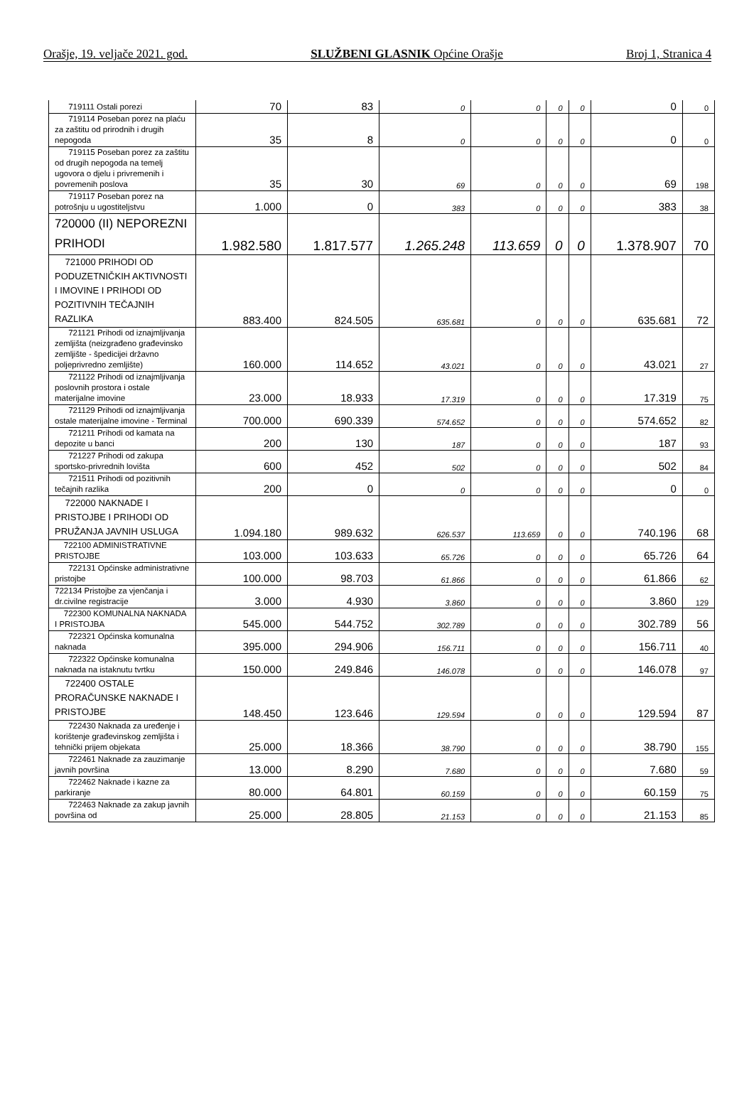Orašje, 19. veljače 2021. god. SLUŽBENI GLASNIK Općine Orašje Broj 1, Stranica 4
| 719111 Ostali porezi | 70 | 83 | 0 | 0 | 0 | 0 | 0 | 0 |
| 719114 Poseban porez na plaću za zaštitu od prirodnih i drugih nepogoda | 35 | 8 | 0 | 0 | 0 | 0 | 0 | 0 |
| 719115 Poseban porez za zaštitu od drugih nepogoda na temelj ugovora o djelu i privremenih i povremenih poslova | 35 | 30 | 69 | 0 | 0 | 0 | 69 | 198 |
| 719117 Poseban porez na potrošnju u ugostiteljstvu | 1.000 | 0 | 383 | 0 | 0 | 0 | 383 | 38 |
| 720000 (II) NEPOREZNI PRIHODI | 1.982.580 | 1.817.577 | 1.265.248 | 113.659 | 0 | 0 | 1.378.907 | 70 |
| 721000 PRIHODI OD PODUZETNIČKIH AKTIVNOSTI I IMOVINE I PRIHODI OD POZITIVNIH TEČAJNIH RAZLIKA | 883.400 | 824.505 | 635.681 | 0 | 0 | 0 | 635.681 | 72 |
| 721121 Prihodi od iznajmljivanja zemljišta (neizgrađeno građevinsko zemljište - špedicijei državno poljeprivredno zemljište) | 160.000 | 114.652 | 43.021 | 0 | 0 | 0 | 43.021 | 27 |
| 721122 Prihodi od iznajmljivanja poslovnih prostora i ostale materijalne imovine | 23.000 | 18.933 | 17.319 | 0 | 0 | 0 | 17.319 | 75 |
| 721129 Prihodi od iznajmljivanja ostale materijalne imovine - Terminal | 700.000 | 690.339 | 574.652 | 0 | 0 | 0 | 574.652 | 82 |
| 721211 Prihodi od kamata na depozite u banci | 200 | 130 | 187 | 0 | 0 | 0 | 187 | 93 |
| 721227 Prihodi od zakupa sportsko-privrednih lovišta | 600 | 452 | 502 | 0 | 0 | 0 | 502 | 84 |
| 721511 Prihodi od pozitivnih tečajnih razlika | 200 | 0 | 0 | 0 | 0 | 0 | 0 | 0 |
| 722000 NAKNADE I PRISTOJBE I PRIHODI OD PRUŽANJA JAVNIH USLUGA | 1.094.180 | 989.632 | 626.537 | 113.659 | 0 | 0 | 740.196 | 68 |
| 722100 ADMINISTRATIVNE PRISTOJBE | 103.000 | 103.633 | 65.726 | 0 | 0 | 0 | 65.726 | 64 |
| 722131 Općinske administrativne pristojbe | 100.000 | 98.703 | 61.866 | 0 | 0 | 0 | 61.866 | 62 |
| 722134 Pristojbe za vjenčanja i dr.civilne registracije | 3.000 | 4.930 | 3.860 | 0 | 0 | 0 | 3.860 | 129 |
| 722300 KOMUNALNA NAKNADA I PRISTOJBA | 545.000 | 544.752 | 302.789 | 0 | 0 | 0 | 302.789 | 56 |
| 722321 Općinska komunalna naknada | 395.000 | 294.906 | 156.711 | 0 | 0 | 0 | 156.711 | 40 |
| 722322 Općinske komunalna naknada na istaknutu tvrtku | 150.000 | 249.846 | 146.078 | 0 | 0 | 0 | 146.078 | 97 |
| 722400 OSTALE PRORAČUNSKE NAKNADE I PRISTOJBE | 148.450 | 123.646 | 129.594 | 0 | 0 | 0 | 129.594 | 87 |
| 722430 Naknada za uređenje i korištenje građevinskog zemljišta i tehnički prijem objekata | 25.000 | 18.366 | 38.790 | 0 | 0 | 0 | 38.790 | 155 |
| 722461 Naknade za zauzimanje javnih površina | 13.000 | 8.290 | 7.680 | 0 | 0 | 0 | 7.680 | 59 |
| 722462 Naknade i kazne za parkiranje | 80.000 | 64.801 | 60.159 | 0 | 0 | 0 | 60.159 | 75 |
| 722463 Naknade za zakup javnih površina od | 25.000 | 28.805 | 21.153 | 0 | 0 | 0 | 21.153 | 85 |